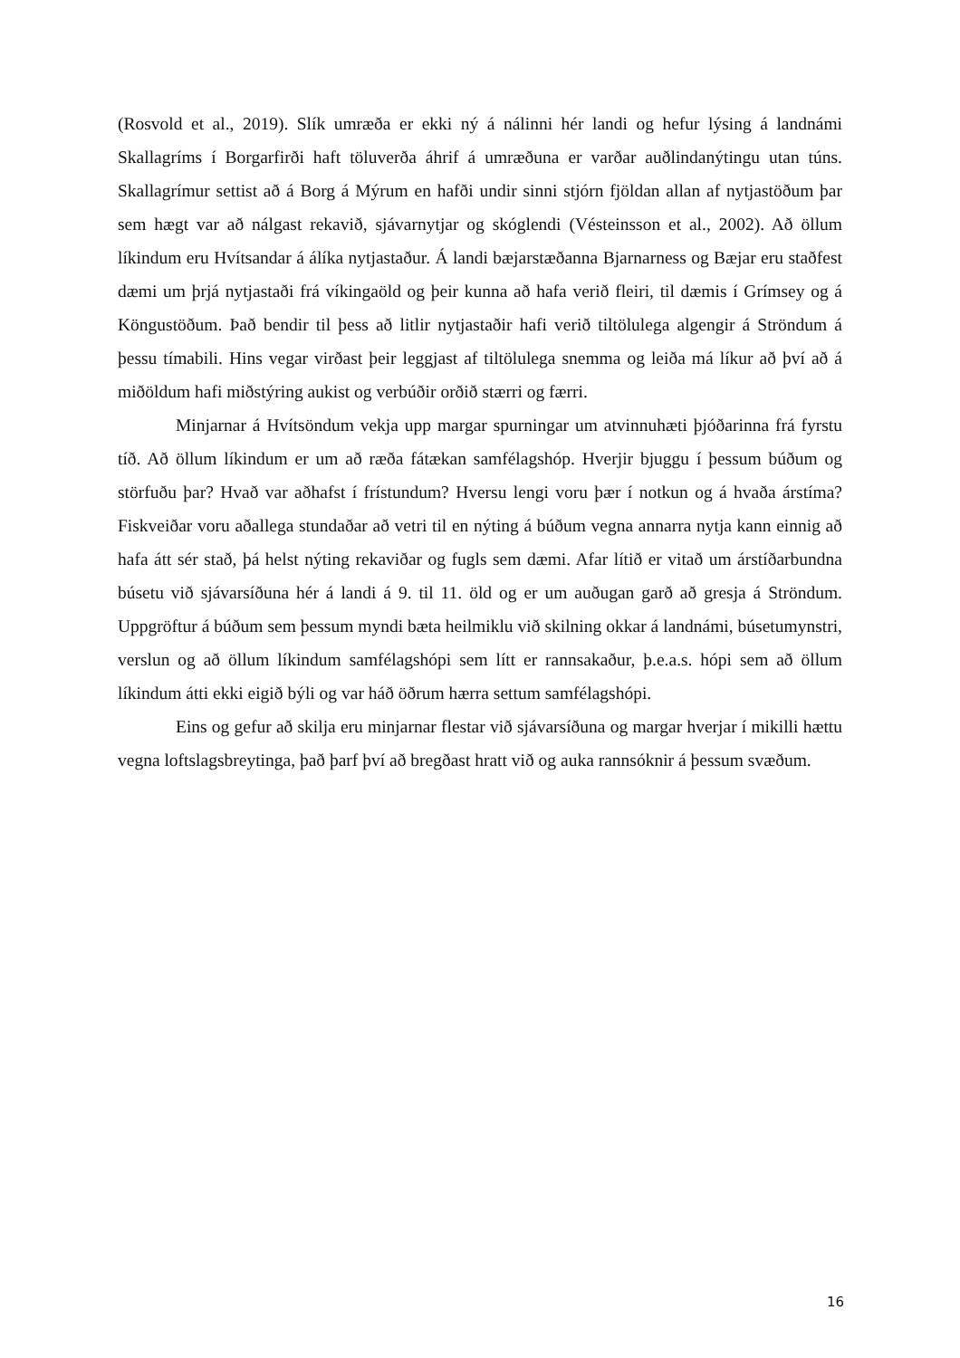(Rosvold et al., 2019). Slík umræða er ekki ný á nálinni hér landi og hefur lýsing á landnámi Skallagríms í Borgarfirði haft töluverða áhrif á umræðuna er varðar auðlindanýtingu utan túns. Skallagrímur settist að á Borg á Mýrum en hafði undir sinni stjórn fjöldan allan af nytjastöðum þar sem hægt var að nálgast rekavið, sjávarnytjar og skóglendi (Vésteinsson et al., 2002). Að öllum líkindum eru Hvítsandar á álíka nytjastaður. Á landi bæjarstæðanna Bjarnarness og Bæjar eru staðfest dæmi um þrjá nytjastaði frá víkingaöld og þeir kunna að hafa verið fleiri, til dæmis í Grímsey og á Köngustöðum. Það bendir til þess að litlir nytjastaðir hafi verið tiltölulega algengir á Ströndum á þessu tímabili. Hins vegar virðast þeir leggjast af tiltölulega snemma og leiða má líkur að því að á miðöldum hafi miðstýring aukist og verbúðir orðið stærri og færri.
Minjarnar á Hvítsöndum vekja upp margar spurningar um atvinnuhæti þjóðarinna frá fyrstu tíð. Að öllum líkindum er um að ræða fátækan samfélagshóp. Hverjir bjuggu í þessum búðum og störfuðu þar? Hvað var aðhafst í frístundum? Hversu lengi voru þær í notkun og á hvaða árstíma? Fiskveiðar voru aðallega stundaðar að vetri til en nýting á búðum vegna annarra nytja kann einnig að hafa átt sér stað, þá helst nýting rekaviðar og fugls sem dæmi. Afar lítið er vitað um árstíðarbundna búsetu við sjávarsíðuna hér á landi á 9. til 11. öld og er um auðugan garð að gresja á Ströndum. Uppgröftur á búðum sem þessum myndi bæta heilmiklu við skilning okkar á landnámi, búsetumynstri, verslun og að öllum líkindum samfélagshópi sem lítt er rannsakaður, þ.e.a.s. hópi sem að öllum líkindum átti ekki eigið býli og var háð öðrum hærra settum samfélagshópi.
Eins og gefur að skilja eru minjarnar flestar við sjávarsíðuna og margar hverjar í mikilli hættu vegna loftslagsbreytinga, það þarf því að bregðast hratt við og auka rannsóknir á þessum svæðum.
16